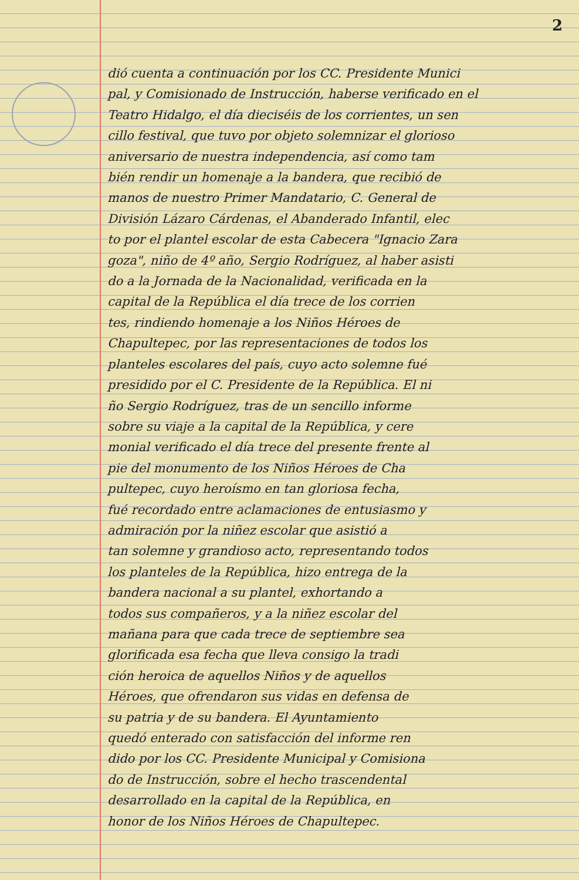2
dió cuenta a continuación por los CC. Presidente Munici
pal, y Comisionado de Instrucción, haberse verificado en el
Teatro Hidalgo, el día dieciséis de los corrientes, un sen
cillo festival, que tuvo por objeto solemnizar el glorioso
aniversario de nuestra independencia, así como tam
bién rendir un homenaje a la bandera, que recibió de
manos de nuestro Primer Mandatario, C. General de
División Lázaro Cárdenas, el Abanderado Infantil, elec
to por el plantel escolar de esta Cabecera "Ignacio Zara
goza", niño de 4º año, Sergio Rodríguez, al haber asisti
do a la Jornada de la Nacionalidad, verificada en la
capital de la República el día trece de los corrien
tes, rindiendo homenaje a los Niños Héroes de
Chapultepec, por las representaciones de todos los
planteles escolares del país, cuyo acto solemne fué
presidido por el C. Presidente de la República. El ni
ño Sergio Rodríguez, tras de un sencillo informe
sobre su viaje a la capital de la República, y cere
monial verificado el día trece del presente frente al
pie del monumento de los Niños Héroes de Cha
pultepec, cuyo heroísmo en tan gloriosa fecha,
fué recordado entre aclamaciones de entusiasmo y
admiración por la niñez escolar que asistió a
tan solemne y grandioso acto, representando todos
los planteles de la República, hizo entrega de la
bandera nacional a su plantel, exhortando a
todos sus compañeros, y a la niñez escolar del
mañana para que cada trece de septiembre sea
glorificada esa fecha que lleva consigo la tradi
ción heroica de aquellos Niños y de aquellos
Héroes, que ofrendaron sus vidas en defensa de
su patria y de su bandera. El Ayuntamiento
quedó enterado con satisfacción del informe ren
dido por los CC. Presidente Municipal y Comisiona
do de Instrucción, sobre el hecho trascendental
desarrollado en la capital de la República, en
honor de los Niños Héroes de Chapultepec.